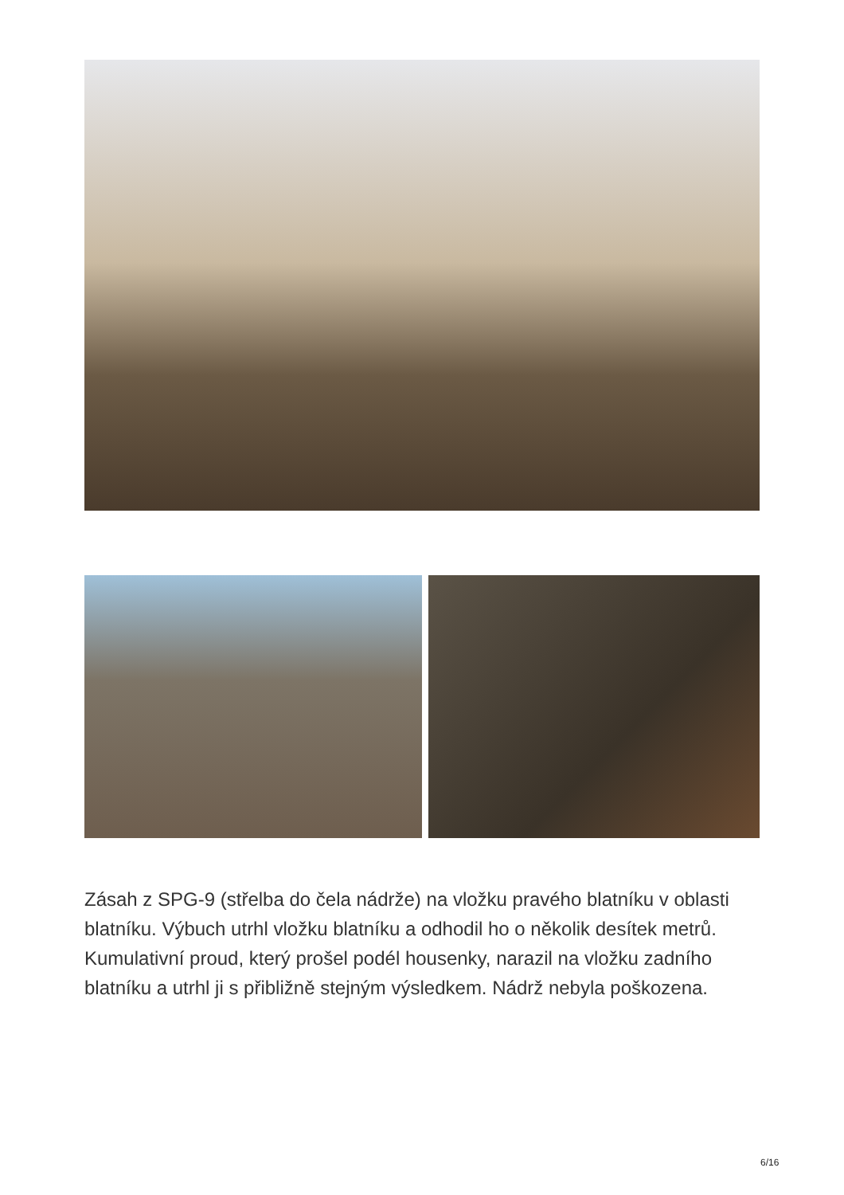Zásah z SPG-9 (střelba do čela nádrže) na vložku pravého blatníku v oblasti blatníku. Výbuch utrhl vložku blatníku a odhodil ho o několik desítek metrů. Kumulativní proud, který prošel podél housenky, narazil na vložku zadního blatníku a utrhl ji s přibližně stejným výsledkem. Nádrž nebyla poškozena.
6/16